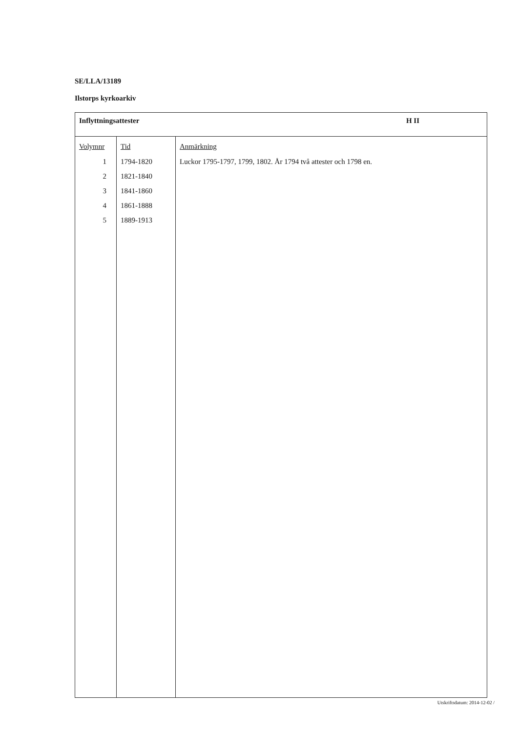SE/LLA/13189
Ilstorps kyrkoarkiv
| Inflyttningsattester H II | | |
| Volymnr 1 2 3 4 5 | Tid 1794-1820 1821-1840 1841-1860 1861-1888 1889-1913 | Anmärkning Luckor 1795-1797, 1799, 1802. År 1794 två attester och 1798 en. |
Utskriftsdatum: 2014-12-02 /